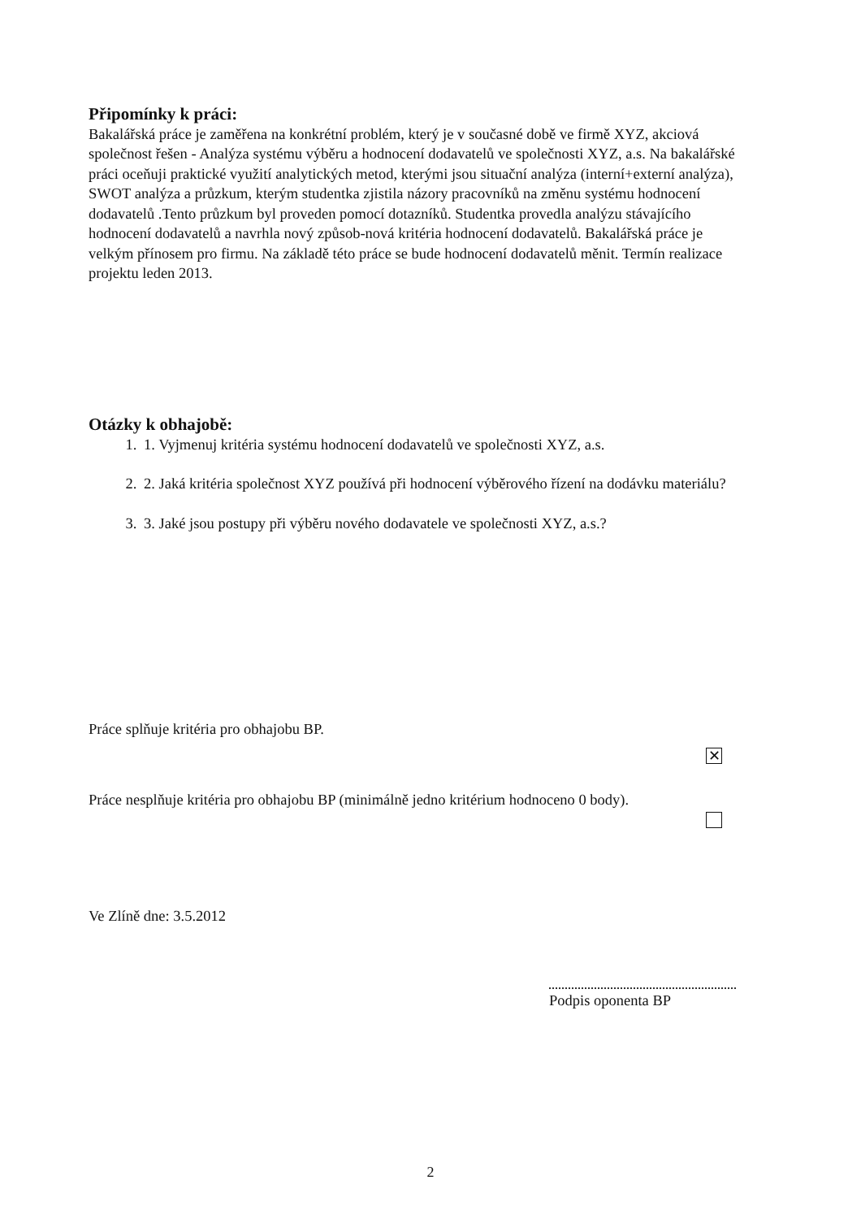Připomínky k práci:
Bakalářská práce je zaměřena na konkrétní problém, který je v současné době ve firmě XYZ, akciová společnost řešen - Analýza systému výběru a hodnocení dodavatelů ve společnosti XYZ, a.s. Na bakalářské práci oceňuji praktické využití analytických metod, kterými jsou situační analýza (interní+externí analýza), SWOT analýza a průzkum, kterým studentka zjistila názory pracovníků na změnu systému hodnocení dodavatelů .Tento průzkum byl proveden pomocí dotazníků. Studentka provedla analýzu stávajícího hodnocení dodavatelů a navrhla nový způsob-nová kritéria hodnocení dodavatelů. Bakalářská práce je velkým přínosem pro firmu. Na základě této práce se bude hodnocení dodavatelů měnit. Termín realizace projektu leden 2013.
Otázky k obhajobě:
1. 1. Vyjmenuj kritéria systému hodnocení dodavatelů ve společnosti XYZ, a.s.
2. 2. Jaká kritéria společnost XYZ používá při hodnocení výběrového řízení na dodávku materiálu?
3. 3. Jaké jsou postupy při výběru nového dodavatele ve společnosti XYZ, a.s.?
Práce splňuje kritéria pro obhajobu BP.
✕
Práce nesplňuje kritéria pro obhajobu BP (minimálně jedno kritérium hodnoceno 0 body).
Ve Zlíně dne: 3.5.2012
Podpis oponenta BP
2